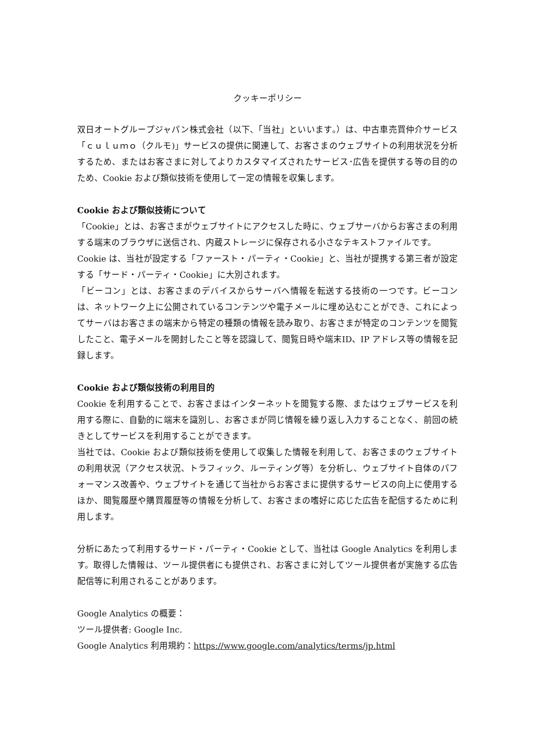クッキーポリシー
双日オートグループジャパン株式会社（以下､「当社」といいます｡）は、中古車売買仲介サービス「ｃｕｌｕｍｏ（クルモ)」サービスの提供に関連して、お客さまのウェブサイトの利用状況を分析するため、またはお客さまに対してよりカスタマイズされたサービス･広告を提供する等の目的のため、Cookie および類似技術を使用して一定の情報を収集します。
Cookie および類似技術について
「Cookie」とは、お客さまがウェブサイトにアクセスした時に、ウェブサーバからお客さまの利用する端末のブラウザに送信され、内蔵ストレージに保存される小さなテキストファイルです。
Cookie は、当社が設定する「ファースト・パーティ・Cookie」と、当社が提携する第三者が設定する「サード・パーティ・Cookie」に大別されます。
「ビーコン」とは、お客さまのデバイスからサーバへ情報を転送する技術の一つです。ビーコンは、ネットワーク上に公開されているコンテンツや電子メールに埋め込むことができ、これによってサーバはお客さまの端末から特定の種類の情報を読み取り、お客さまが特定のコンテンツを閲覧したこと、電子メールを開封したこと等を認識して、閲覧日時や端末ID、IP アドレス等の情報を記録します。
Cookie および類似技術の利用目的
Cookie を利用することで、お客さまはインターネットを閲覧する際、またはウェブサービスを利用する際に、自動的に端末を識別し、お客さまが同じ情報を繰り返し入力することなく、前回の続きとしてサービスを利用することができます。
当社では、Cookie および類似技術を使用して収集した情報を利用して、お客さまのウェブサイトの利用状況（アクセス状況、トラフィック、ルーティング等）を分析し、ウェブサイト自体のパフォーマンス改善や、ウェブサイトを通じて当社からお客さまに提供するサービスの向上に使用するほか、閲覧履歴や購買履歴等の情報を分析して、お客さまの嗜好に応じた広告を配信するために利用します。
分析にあたって利用するサード・パーティ・Cookie として、当社は Google Analytics を利用します。取得した情報は、ツール提供者にも提供され、お客さまに対してツール提供者が実施する広告配信等に利用されることがあります。
Google Analytics の概要：
ツール提供者: Google Inc.
Google Analytics 利用規約：https://www.google.com/analytics/terms/jp.html